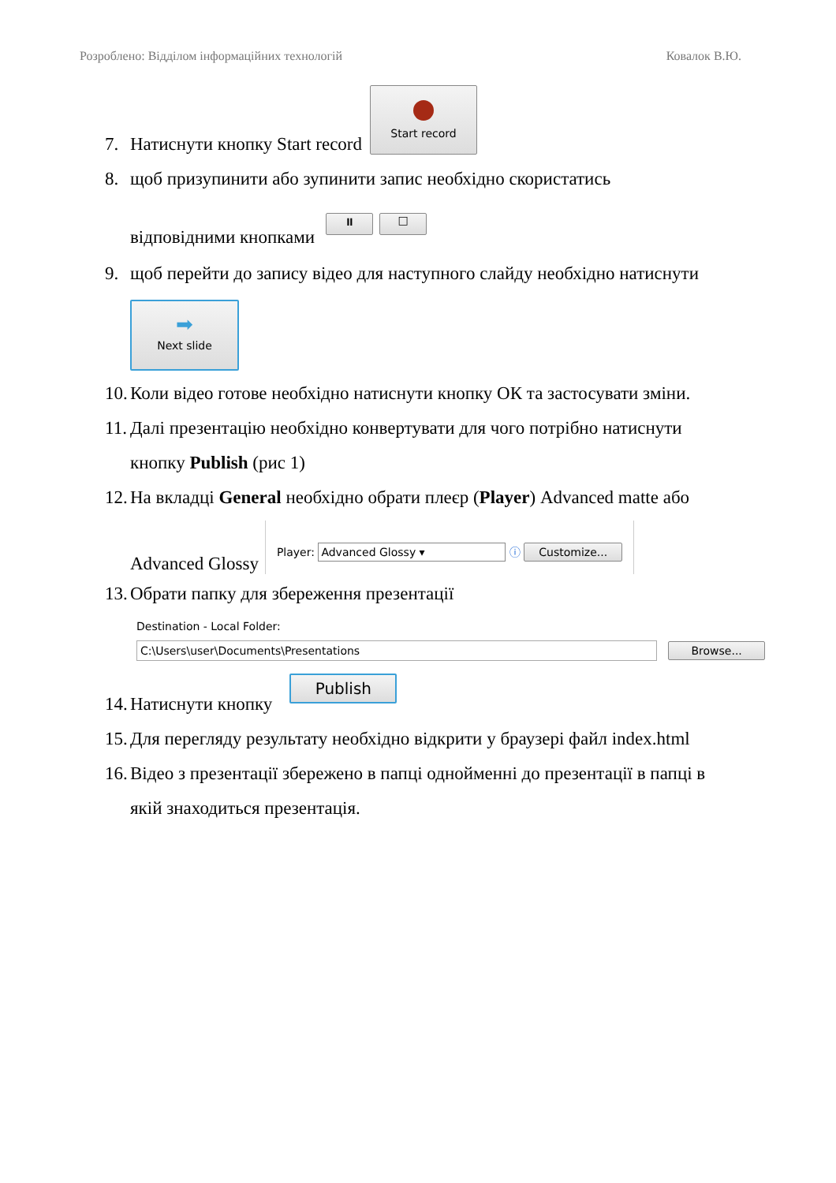Розроблено: Відділом інформаційних технологій Ковалок В.Ю.
7. Натиснути кнопку Start record Start record
8. щоб призупинити або зупинити запис необхідно скористатись
відповідними кнопками ⏸ □
9. щоб перейти до запису відео для наступного слайду необхідно натиснути
➡ Next slide
10. Коли відео готове необхідно натиснути кнопку ОК та застосувати зміни.
11. Далі презентацію необхідно конвертувати для чого потрібно натиснути
кнопку Publish (рис 1)
12. На вкладці General необхідно обрати плеєр (Player) Advanced matte або
Advanced Glossy Player: Advanced Glossy ▾ ⓘ Customize...
13. Обрати папку для збереження презентації
Destination - Local Folder:
C:\Users\user\Documents\Presentations Browse...
14. Натиснути кнопку Publish
15. Для перегляду результату необхідно відкрити у браузері файл index.html
16. Відео з презентації збережено в папці однойменні до презентації в папці в
якій знаходиться презентація.